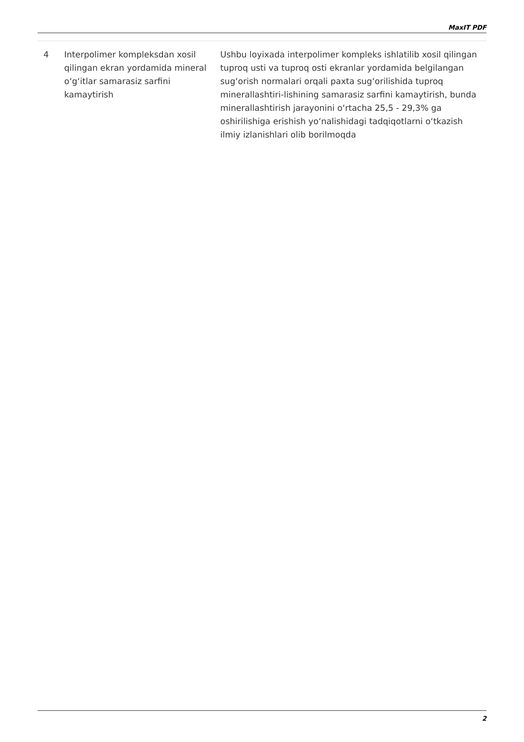MaxIT PDF
| 4 | Interpolimer kompleksdan xosil qilingan ekran yordamida mineral o‘g‘itlar samarasiz sarfini kamaytirish | Ushbu loyixada interpolimer kompleks ishlatilib xosil qilingan tuproq usti va tuproq osti ekranlar yordamida belgilangan sug‘orish normalari orqali paxta sug‘orilishida tuproq minerallashtiri-lishining samarasiz sarfini kamaytirish, bunda minerallashtirish jarayonini o‘rtacha 25,5 - 29,3% ga oshirilishiga erishish yo‘nalishidagi tadqiqotlarni o‘tkazish ilmiy izlanishlari olib borilmoqda |
2